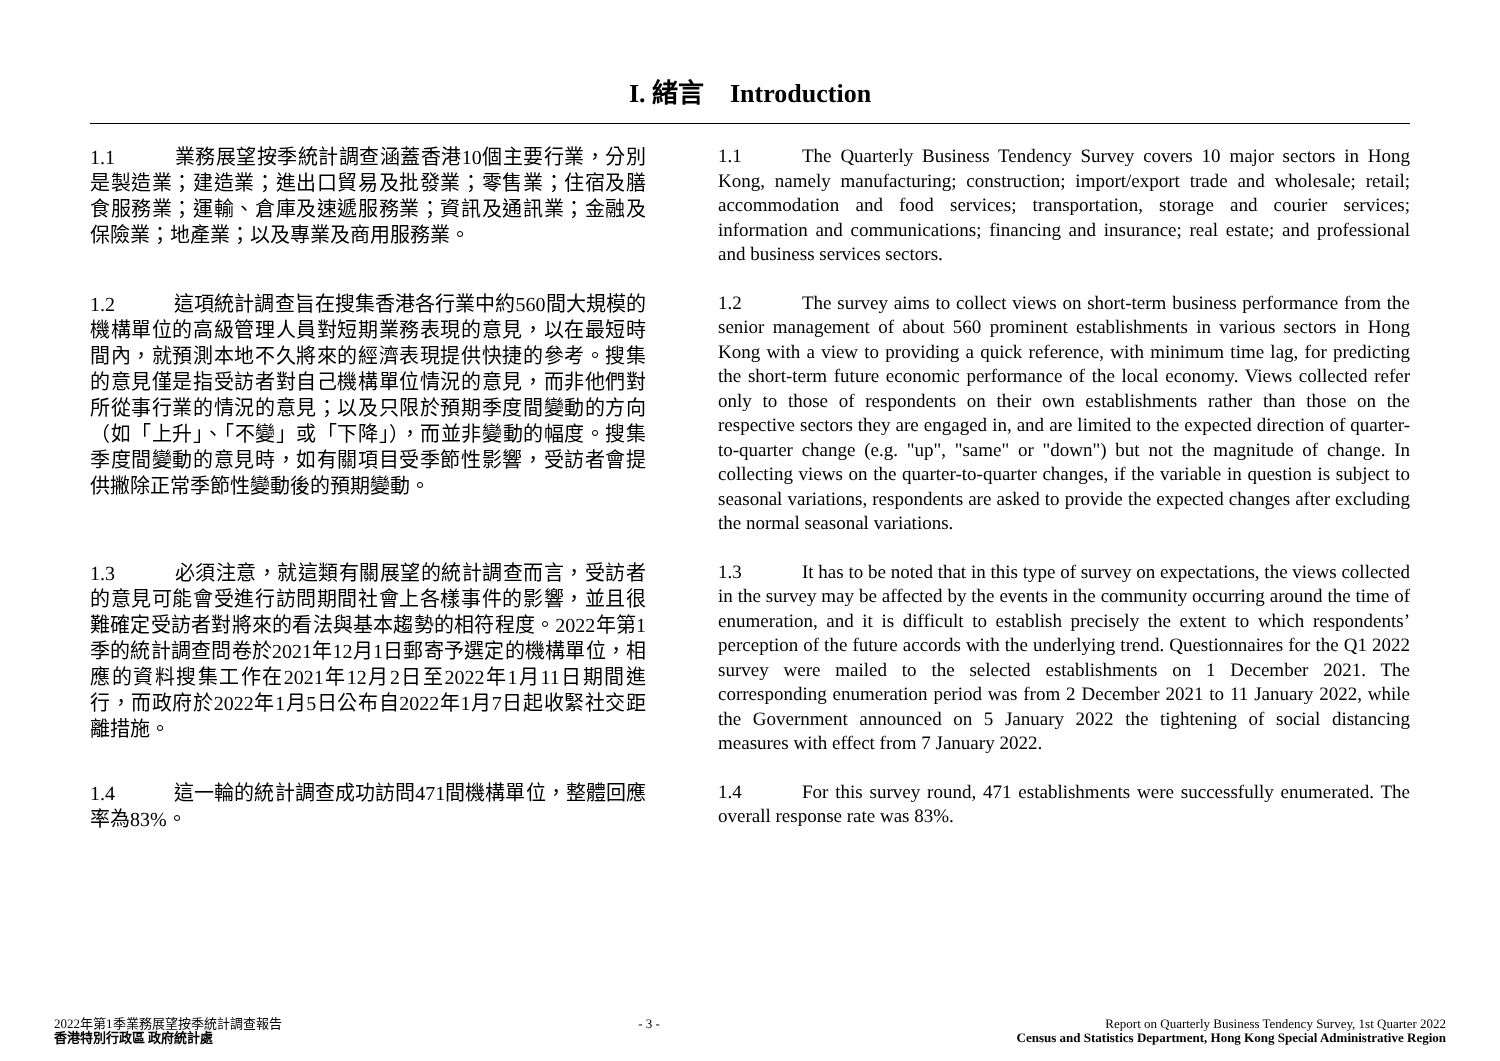I. 緒言　Introduction
1.1 業務展望按季統計調查涵蓋香港10個主要行業，分別是製造業；建造業；進出口貿易及批發業；零售業；住宿及膳食服務業；運輸、倉庫及速遞服務業；資訊及通訊業；金融及保險業；地產業；以及專業及商用服務業。
1.1 The Quarterly Business Tendency Survey covers 10 major sectors in Hong Kong, namely manufacturing; construction; import/export trade and wholesale; retail; accommodation and food services; transportation, storage and courier services; information and communications; financing and insurance; real estate; and professional and business services sectors.
1.2 這項統計調查旨在搜集香港各行業中約560間大規模的機構單位的高級管理人員對短期業務表現的意見，以在最短時間內，就預測本地不久將來的經濟表現提供快捷的參考。搜集的意見僅是指受訪者對自己機構單位情況的意見，而非他們對所從事行業的情況的意見；以及只限於預期季度間變動的方向（如「上升」、「不變」或「下降」），而並非變動的幅度。搜集季度間變動的意見時，如有關項目受季節性影響，受訪者會提供撇除正常季節性變動後的預期變動。
1.2 The survey aims to collect views on short-term business performance from the senior management of about 560 prominent establishments in various sectors in Hong Kong with a view to providing a quick reference, with minimum time lag, for predicting the short-term future economic performance of the local economy. Views collected refer only to those of respondents on their own establishments rather than those on the respective sectors they are engaged in, and are limited to the expected direction of quarter-to-quarter change (e.g. "up", "same" or "down") but not the magnitude of change. In collecting views on the quarter-to-quarter changes, if the variable in question is subject to seasonal variations, respondents are asked to provide the expected changes after excluding the normal seasonal variations.
1.3 必須注意，就這類有關展望的統計調查而言，受訪者的意見可能會受進行訪問期間社會上各樣事件的影響，並且很難確定受訪者對將來的看法與基本趨勢的相符程度。2022年第1季的統計調查問卷於2021年12月1日郵寄予選定的機構單位，相應的資料搜集工作在2021年12月2日至2022年1月11日期間進行，而政府於2022年1月5日公布自2022年1月7日起收緊社交距離措施。
1.3 It has to be noted that in this type of survey on expectations, the views collected in the survey may be affected by the events in the community occurring around the time of enumeration, and it is difficult to establish precisely the extent to which respondents’ perception of the future accords with the underlying trend. Questionnaires for the Q1 2022 survey were mailed to the selected establishments on 1 December 2021. The corresponding enumeration period was from 2 December 2021 to 11 January 2022, while the Government announced on 5 January 2022 the tightening of social distancing measures with effect from 7 January 2022.
1.4 這一輪的統計調查成功訪問471間機構單位，整體回應率為83%。
1.4 For this survey round, 471 establishments were successfully enumerated. The overall response rate was 83%.
2022年第1季業務展望按季統計調查報告
香港特別行政區 政府統計處
- 3 - Report on Quarterly Business Tendency Survey, 1st Quarter 2022
Census and Statistics Department, Hong Kong Special Administrative Region